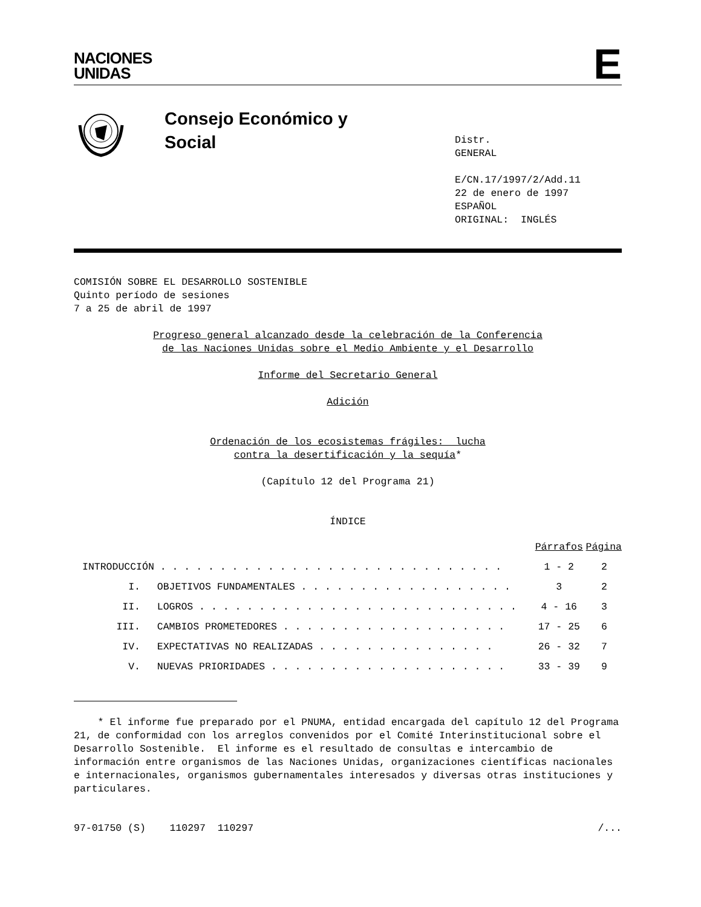NACIONES
UNIDAS
E
Consejo Económico y
Social
Distr.
GENERAL
E/CN.17/1997/2/Add.11
22 de enero de 1997
ESPAÑOL
ORIGINAL: INGLÉS
COMISIÓN SOBRE EL DESARROLLO SOSTENIBLE
Quinto período de sesiones
7 a 25 de abril de 1997
Progreso general alcanzado desde la celebración de la Conferencia
de las Naciones Unidas sobre el Medio Ambiente y el Desarrollo
Informe del Secretario General
Adición
Ordenación de los ecosistemas frágiles: lucha
contra la desertificación y la sequía*
(Capítulo 12 del Programa 21)
ÍNDICE
| | | Párrafos | Página |
| INTRODUCCIÓN . . . . . . . . . . . . . . . . . . . . . . . . . . . . . | | 1 - 2 | 2 |
| I. | OBJETIVOS FUNDAMENTALES . . . . . . . . . . . . . . . . . . | 3 | 2 |
| II. | LOGROS . . . . . . . . . . . . . . . . . . . . . . . . . . . | 4 - 16 | 3 |
| III. | CAMBIOS PROMETEDORES . . . . . . . . . . . . . . . . . . . | 17 - 25 | 6 |
| IV. | EXPECTATIVAS NO REALIZADAS . . . . . . . . . . . . . . . | 26 - 32 | 7 |
| V. | NUEVAS PRIORIDADES . . . . . . . . . . . . . . . . . . . . | 33 - 39 | 9 |
* El informe fue preparado por el PNUMA, entidad encargada del capítulo 12 del Programa 21, de conformidad con los arreglos convenidos por el Comité Interinstitucional sobre el Desarrollo Sostenible. El informe es el resultado de consultas e intercambio de información entre organismos de las Naciones Unidas, organizaciones científicas nacionales e internacionales, organismos gubernamentales interesados y diversas otras instituciones y particulares.
97-01750 (S) 110297 110297 /...